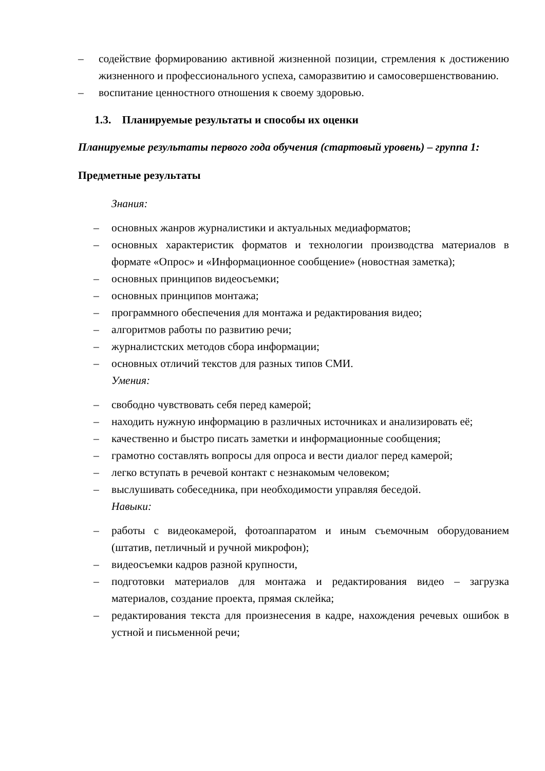– содействие формированию активной жизненной позиции, стремления к достижению жизненного и профессионального успеха, саморазвитию и самосовершенствованию.
– воспитание ценностного отношения к своему здоровью.
1.3. Планируемые результаты и способы их оценки
Планируемые результаты первого года обучения (стартовый уровень) – группа 1:
Предметные результаты
Знания:
– основных жанров журналистики и актуальных медиаформатов;
– основных характеристик форматов и технологии производства материалов в формате «Опрос» и «Информационное сообщение» (новостная заметка);
– основных принципов видеосъемки;
– основных принципов монтажа;
– программного обеспечения для монтажа и редактирования видео;
– алгоритмов работы по развитию речи;
– журналистских методов сбора информации;
– основных отличий текстов для разных типов СМИ.
Умения:
– свободно чувствовать себя перед камерой;
– находить нужную информацию в различных источниках и анализировать её;
– качественно и быстро писать заметки и информационные сообщения;
– грамотно составлять вопросы для опроса и вести диалог перед камерой;
– легко вступать в речевой контакт с незнакомым человеком;
– выслушивать собеседника, при необходимости управляя беседой.
Навыки:
– работы с видеокамерой, фотоаппаратом и иным съемочным оборудованием (штатив, петличный и ручной микрофон);
– видеосъемки кадров разной крупности,
– подготовки материалов для монтажа и редактирования видео – загрузка материалов, создание проекта, прямая склейка;
– редактирования текста для произнесения в кадре, нахождения речевых ошибок в устной и письменной речи;